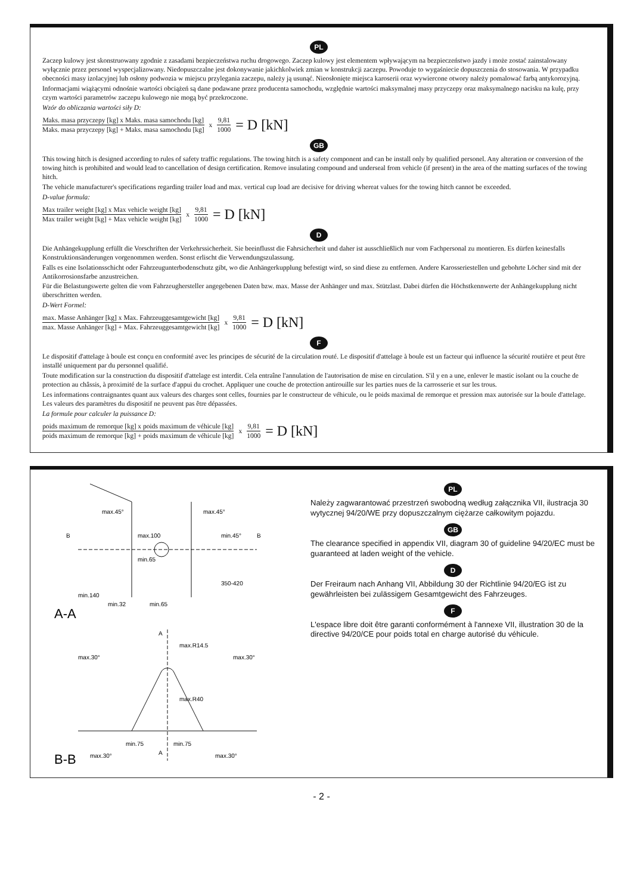PL
Zaczep kulowy jest skonstruowany zgodnie z zasadami bezpieczeństwa ruchu drogowego. Zaczep kulowy jest elementem wpływającym na bezpieczeństwo jazdy i może zostać zainstalowany wyłącznie przez personel wyspecjalizowany. Niedopuszczalne jest dokonywanie jakichkolwiek zmian w konstrukcji zaczepu. Powoduje to wygaśniecie dopuszczenia do stosowania. W przypadku obecności masy izolacyjnej lub osłony podwozia w miejscu przylegania zaczepu, należy ją usunąć. Nieosłonięte miejsca karoserii oraz wywiercone otwory należy pomalować farbą antykorozyjną.
Informacjami wiążącymi odnośnie wartości obciążeń są dane podawane przez producenta samochodu, względnie wartości maksymalnej masy przyczepy oraz maksymalnego nacisku na kulę, przy czym wartości parametrów zaczepu kulowego nie mogą być przekroczone.
Wzór do obliczania wartości siły D:
Maks. masa przyczepy [kg] x Maks. masa samochodu [kg] Maks. masa przyczepy [kg] + Maks. masa samochodu [kg] x 9,81 1000 = D [kN]
GB
This towing hitch is designed according to rules of safety traffic regulations. The towing hitch is a safety component and can be install only by qualified personel. Any alteration or conversion of the towing hitch is prohibited and would lead to cancellation of design certification. Remove insulating compound and underseal from vehicle (if present) in the area of the matting surfaces of the towing hitch.
The vehicle manufacturer's specifications regarding trailer load and max. vertical cup load are decisive for driving whereat values for the towing hitch cannot be exceeded.
D-value formula:
Max trailer weight [kg] x Max vehicle weight [kg] Max trailer weight [kg] + Max vehicle weight [kg] x 9,81 1000 = D [kN]
D
Die Anhängekupplung erfüllt die Vorschriften der Verkehrssicherheit. Sie beeinflusst die Fahrsicherheit und daher ist ausschließlich nur vom Fachpersonal zu montieren. Es dürfen keinesfalls Konstruktionsänderungen vorgenommen werden. Sonst erlischt die Verwendungszulassung.
Falls es eine Isolationsschicht oder Fahrzeugunterbodenschutz gibt, wo die Anhängerkupplung befestigt wird, so sind diese zu entfernen. Andere Karosseriestellen und gebohrte Löcher sind mit der Antikorrosionsfarbe anzustreichen.
Für die Belastungswerte gelten die vom Fahrzeughersteller angegebenen Daten bzw. max. Masse der Anhänger und max. Stützlast. Dabei dürfen die Höchstkennwerte der Anhängekupplung nicht überschritten werden.
D-Wert Formel:
max. Masse Anhänger [kg] x Max. Fahrzeuggesamtgewicht [kg] max. Masse Anhänger [kg] + Max. Fahrzeuggesamtgewicht [kg] x 9,81 1000 = D [kN]
F
Le dispositif d'attelage à boule est conçu en conformité avec les principes de sécurité de la circulation routé. Le dispositif d'attelage à boule est un facteur qui influence la sécurité routière et peut être installé uniquement par du personnel qualifié.
Toute modification sur la construction du dispositif d'attelage est interdit. Cela entraîne l'annulation de l'autorisation de mise en circulation. S'il y en a une, enlever le mastic isolant ou la couche de protection au châssis, à proximité de la surface d'appui du crochet. Appliquer une couche de protection antirouille sur les parties nues de la carrosserie et sur les trous.
Les informations contraignantes quant aux valeurs des charges sont celles, fournies par le constructeur de véhicule, ou le poids maximal de remorque et pression max autorisée sur la boule d'attelage. Les valeurs des paramètres du dispositif ne peuvent pas être dépassées.
La formule pour calculer la puissance D:
poids maximum de remorque [kg] x poids maximum de véhicule [kg] poids maximum de remorque [kg] + poids maximum de véhicule [kg] x 9,81 1000 = D [kN]
max.45°
max.100
min.65
max.45°
min.45°
350-420
min.140
min.32
min.65
B
B
A-A
max.30°
max.30°
max.R14.5
max.R40
min.75
min.75
max.30°
max.30°
A
A
B-B
PL
Należy zagwarantować przestrzeń swobodną według załącznika VII, ilustracja 30 wytycznej 94/20/WE przy dopuszczalnym ciężarze całkowitym pojazdu.
GB
The clearance specified in appendix VII, diagram 30 of guideline 94/20/EC must be guaranteed at laden weight of the vehicle.
D
Der Freiraum nach Anhang VII, Abbildung 30 der Richtlinie 94/20/EG ist zu gewährleisten bei zulässigem Gesamtgewicht des Fahrzeuges.
F
L'espace libre doit être garanti conformément à l'annexe VII, illustration 30 de la directive 94/20/CE pour poids total en charge autorisé du véhicule.
- 2 -